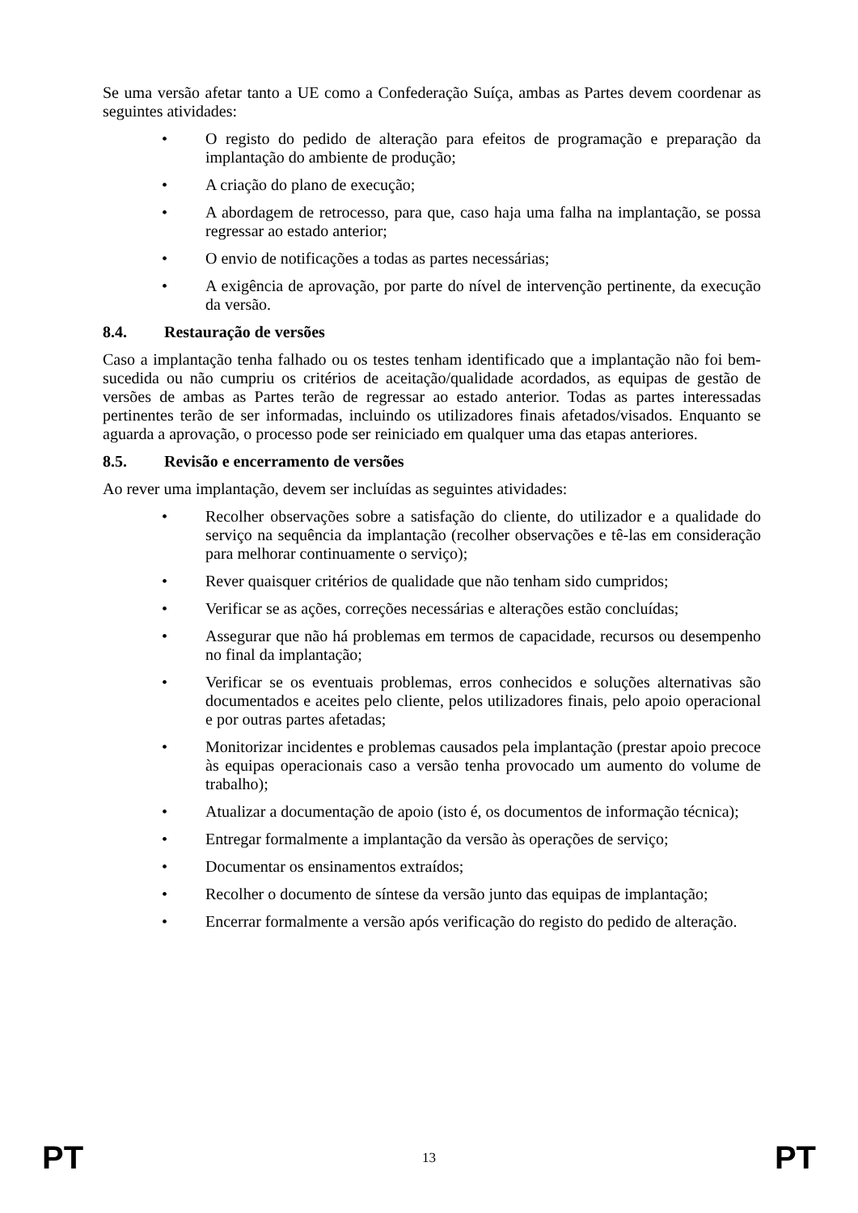Se uma versão afetar tanto a UE como a Confederação Suíça, ambas as Partes devem coordenar as seguintes atividades:
• O registo do pedido de alteração para efeitos de programação e preparação da implantação do ambiente de produção;
• A criação do plano de execução;
• A abordagem de retrocesso, para que, caso haja uma falha na implantação, se possa regressar ao estado anterior;
• O envio de notificações a todas as partes necessárias;
• A exigência de aprovação, por parte do nível de intervenção pertinente, da execução da versão.
8.4. Restauração de versões
Caso a implantação tenha falhado ou os testes tenham identificado que a implantação não foi bem-sucedida ou não cumpriu os critérios de aceitação/qualidade acordados, as equipas de gestão de versões de ambas as Partes terão de regressar ao estado anterior. Todas as partes interessadas pertinentes terão de ser informadas, incluindo os utilizadores finais afetados/visados. Enquanto se aguarda a aprovação, o processo pode ser reiniciado em qualquer uma das etapas anteriores.
8.5. Revisão e encerramento de versões
Ao rever uma implantação, devem ser incluídas as seguintes atividades:
• Recolher observações sobre a satisfação do cliente, do utilizador e a qualidade do serviço na sequência da implantação (recolher observações e tê-las em consideração para melhorar continuamente o serviço);
• Rever quaisquer critérios de qualidade que não tenham sido cumpridos;
• Verificar se as ações, correções necessárias e alterações estão concluídas;
• Assegurar que não há problemas em termos de capacidade, recursos ou desempenho no final da implantação;
• Verificar se os eventuais problemas, erros conhecidos e soluções alternativas são documentados e aceites pelo cliente, pelos utilizadores finais, pelo apoio operacional e por outras partes afetadas;
• Monitorizar incidentes e problemas causados pela implantação (prestar apoio precoce às equipas operacionais caso a versão tenha provocado um aumento do volume de trabalho);
• Atualizar a documentação de apoio (isto é, os documentos de informação técnica);
• Entregar formalmente a implantação da versão às operações de serviço;
• Documentar os ensinamentos extraídos;
• Recolher o documento de síntese da versão junto das equipas de implantação;
• Encerrar formalmente a versão após verificação do registo do pedido de alteração.
PT 13 PT